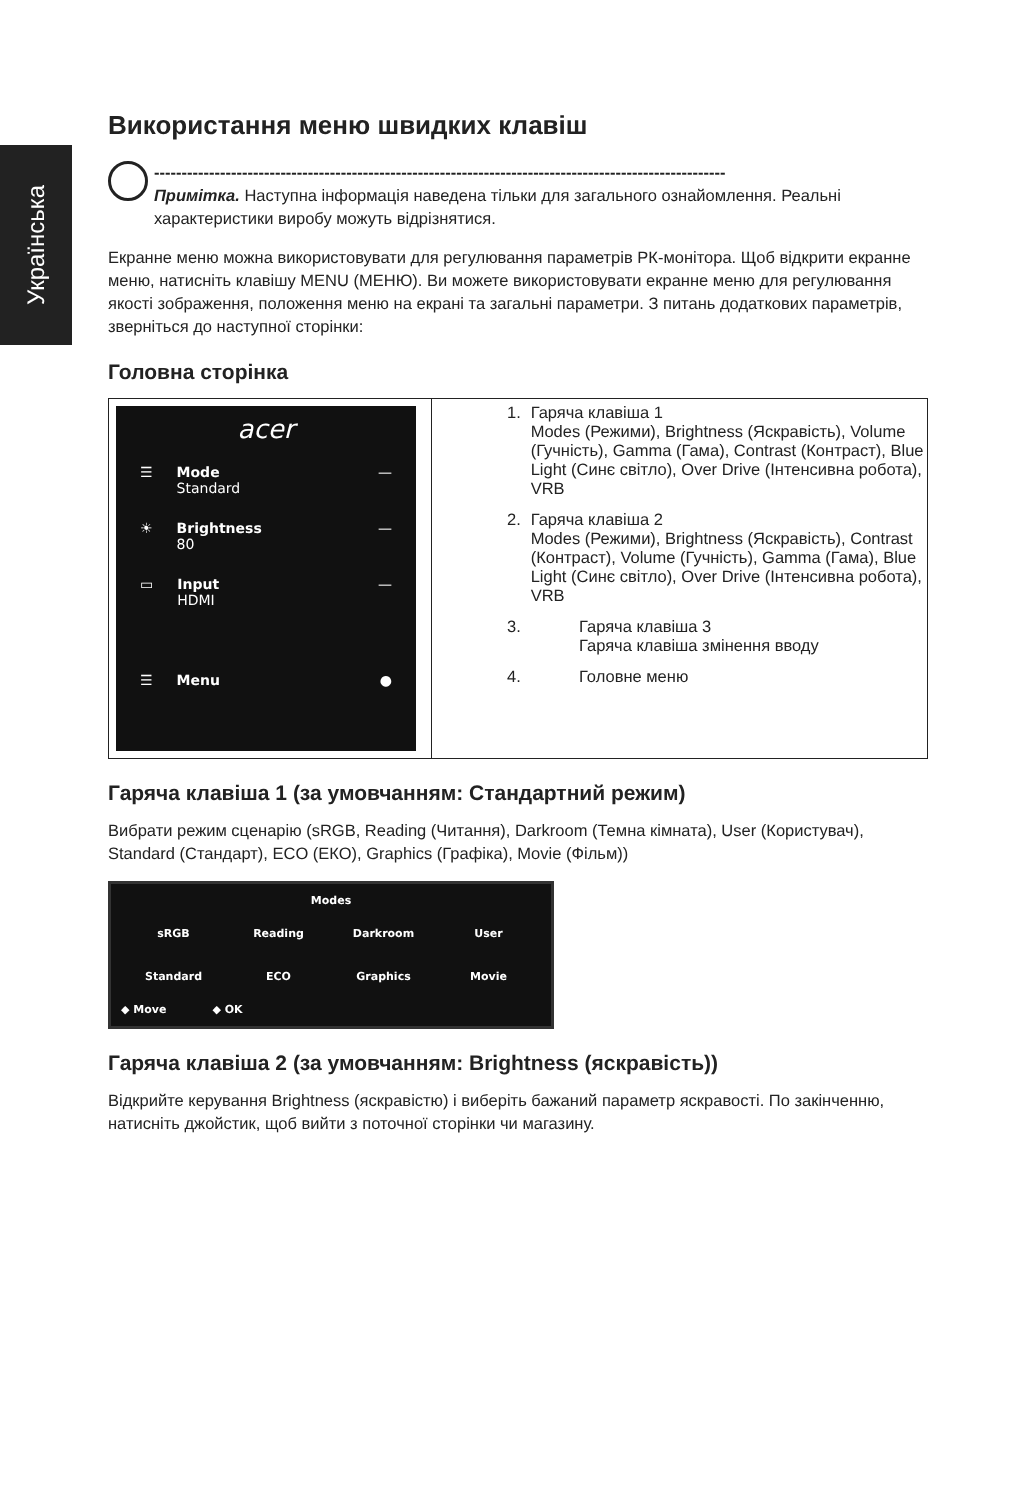Українська
Використання меню швидких клавіш
--------------------------------------------------------------------------------------------------------
Примітка. Наступна інформація наведена тільки для загального ознайомлення. Реальні характеристики виробу можуть відрізнятися.
Екранне меню можна використовувати для регулювання параметрів РК-монітора. Щоб відкрити екранне меню, натисніть клавішу MENU (МЕНЮ). Ви можете використовувати екранне меню для регулювання якості зображення, положення меню на екрані та загальні параметри. З питань додаткових параметрів, зверніться до наступної сторінки:
Головна сторінка
| acer ☰ Mode Standard — ☀ Brightness 80 — ▭ Input HDMI — ☰ Menu ● | 1. Гаряча клавіша 1 Modes (Режими), Brightness (Яскравість), Volume (Гучність), Gamma (Гама), Contrast (Контраст), Blue Light (Синє світло), Over Drive (Інтенсивна робота), VRB 2. Гаряча клавіша 2 Modes (Режими), Brightness (Яскравість), Contrast (Контраст), Volume (Гучність), Gamma (Гама), Blue Light (Синє світло), Over Drive (Інтенсивна робота), VRB 3. Гаряча клавіша 3 Гаряча клавіша змінення вводу 4. Головне меню |
Гаряча клавіша 1 (за умовчанням: Стандартний режим)
Вибрати режим сценарію (sRGB, Reading (Читання), Darkroom (Темна кімната), User (Користувач), Standard (Стандарт), ECO (ЕКО), Graphics (Графіка), Movie (Фільм))
Modes
sRGB Reading Darkroom User Standard ECO Graphics Movie
◆ Move ◆ OK
Гаряча клавіша 2 (за умовчанням: Brightness (яскравість))
Відкрийте керування Brightness (яскравістю) і виберіть бажаний параметр яскравості. По закінченню, натисніть джойстик, щоб вийти з поточної сторінки чи магазину.